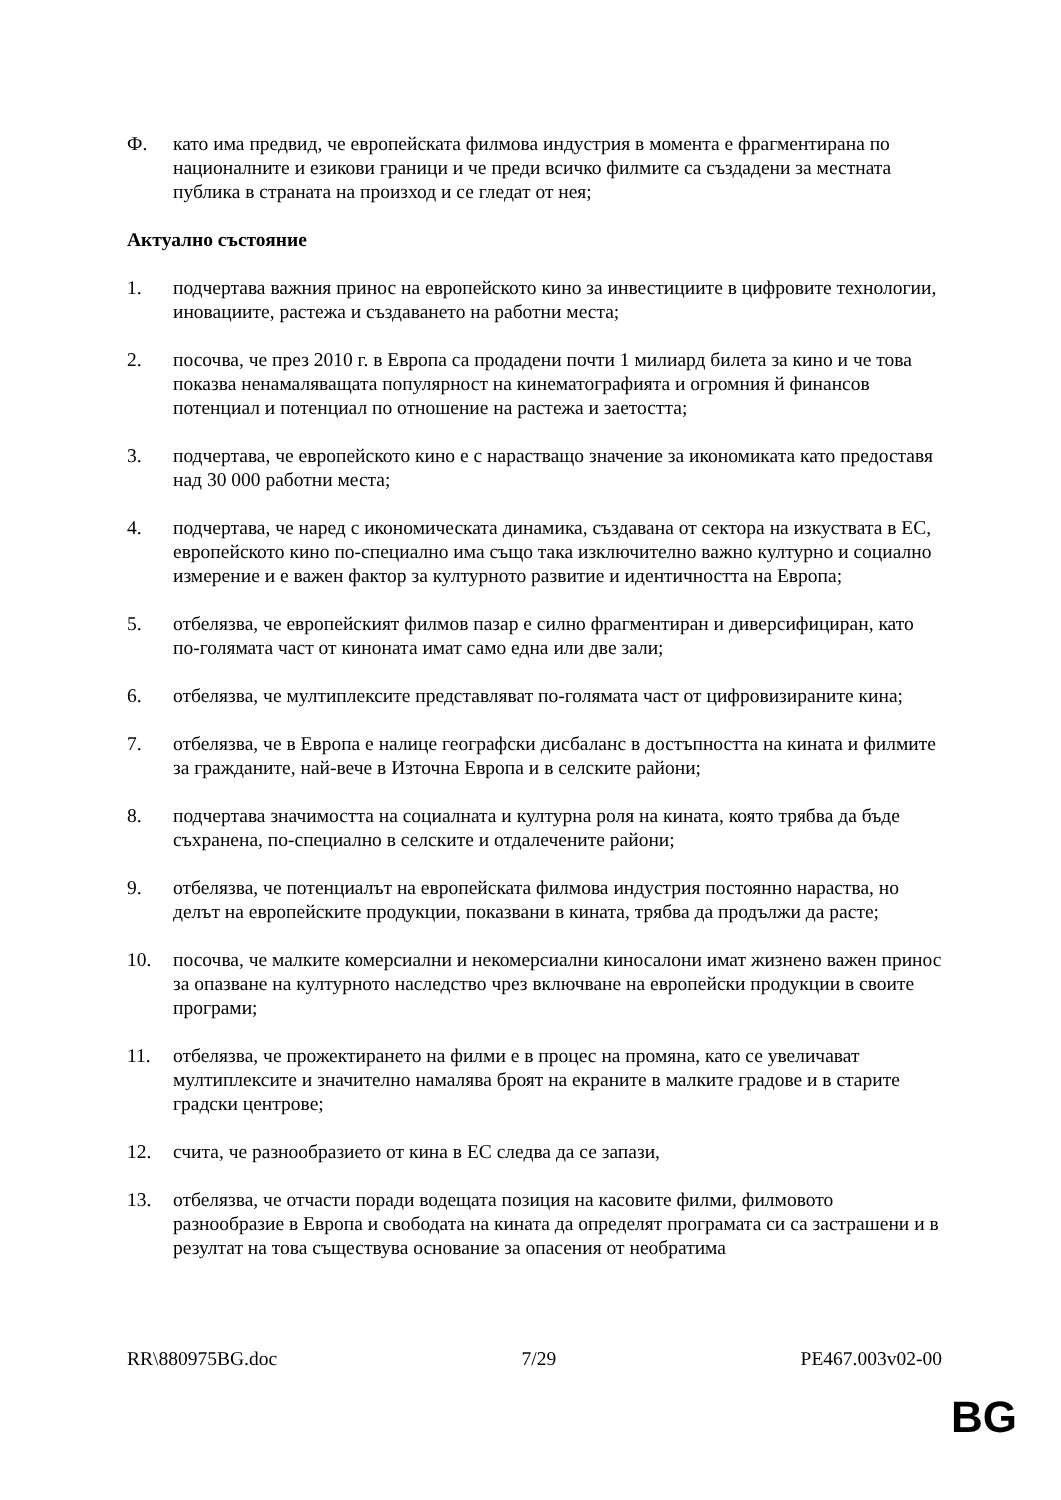Ф. като има предвид, че европейската филмова индустрия в момента е фрагментирана по националните и езикови граници и че преди всичко филмите са създадени за местната публика в страната на произход и се гледат от нея;
Актуално състояние
1. подчертава важния принос на европейското кино за инвестициите в цифровите технологии, иновациите, растежа и създаването на работни места;
2. посочва, че през 2010 г. в Европа са продадени почти 1 милиард билета за кино и че това показва ненамаляващата популярност на кинематографията и огромния й финансов потенциал и потенциал по отношение на растежа и заетостта;
3. подчертава, че европейското кино е с нарастващо значение за икономиката като предоставя над 30 000 работни места;
4. подчертава, че наред с икономическата динамика, създавана от сектора на изкуствата в ЕС, европейското кино по-специално има също така изключително важно културно и социално измерение и е важен фактор за културното развитие и идентичността на Европа;
5. отбелязва, че европейският филмов пазар е силно фрагментиран и диверсифициран, като по-голямата част от киноната имат само една или две зали;
6. отбелязва, че мултиплексите представляват по-голямата част от цифровизираните кина;
7. отбелязва, че в Европа е налице географски дисбаланс в достъпността на кината и филмите за гражданите, най-вече в Източна Европа и в селските райони;
8. подчертава значимостта на социалната и културна роля на кината, която трябва да бъде съхранена, по-специално в селските и отдалечените райони;
9. отбелязва, че потенциалът на европейската филмова индустрия постоянно нараства, но делът на европейските продукции, показвани в кината, трябва да продължи да расте;
10. посочва, че малките комерсиални и некомерсиални киносалони имат жизнено важен принос за опазване на културното наследство чрез включване на европейски продукции в своите програми;
11. отбелязва, че прожектирането на филми е в процес на промяна, като се увеличават мултиплексите и значително намалява броят на екраните в малките градове и в старите градски центрове;
12. счита, че разнообразието от кина в ЕС следва да се запази,
13. отбелязва, че отчасти поради водещата позиция на касовите филми, филмовото разнообразие в Европа и свободата на кината да определят програмата си са застрашени и в резултат на това съществува основание за опасения от необратима
RR\880975BG.doc 7/29 PE467.003v02-00
BG